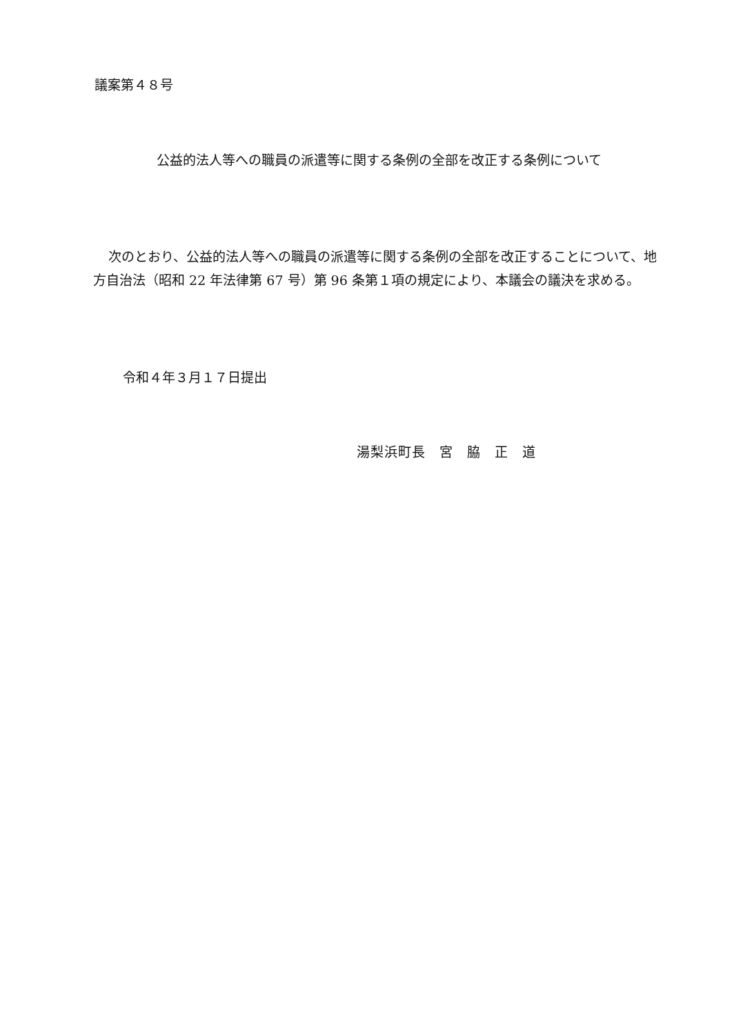議案第４８号
公益的法人等への職員の派遣等に関する条例の全部を改正する条例について
次のとおり、公益的法人等への職員の派遣等に関する条例の全部を改正することについて、地方自治法（昭和 22 年法律第 67 号）第 96 条第１項の規定により、本議会の議決を求める。
令和４年３月１７日提出
湯梨浜町長　宮　脇　正　道